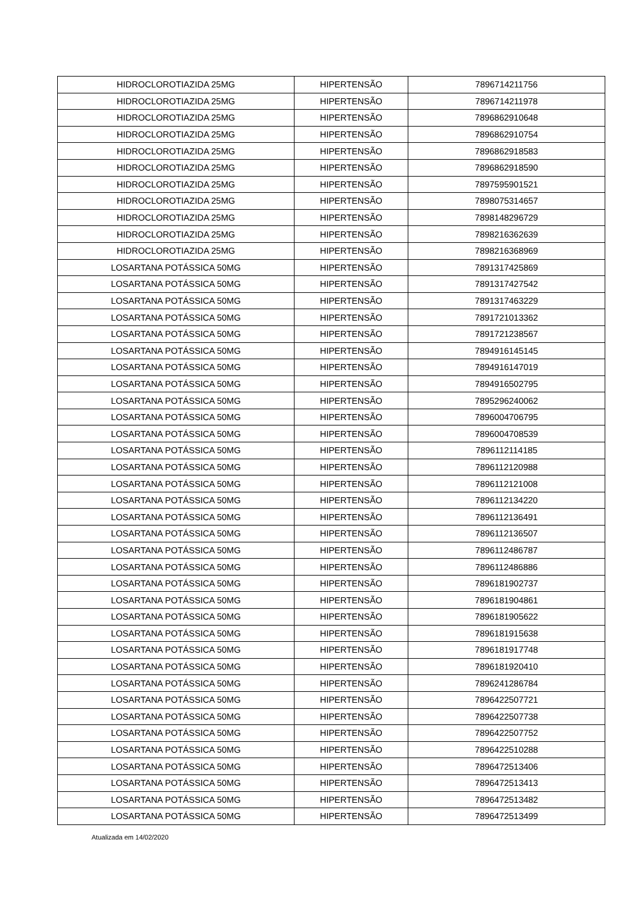| HIDROCLOROTIAZIDA 25MG | HIPERTENSÃO | 7896714211756 |
| HIDROCLOROTIAZIDA 25MG | HIPERTENSÃO | 7896714211978 |
| HIDROCLOROTIAZIDA 25MG | HIPERTENSÃO | 7896862910648 |
| HIDROCLOROTIAZIDA 25MG | HIPERTENSÃO | 7896862910754 |
| HIDROCLOROTIAZIDA 25MG | HIPERTENSÃO | 7896862918583 |
| HIDROCLOROTIAZIDA 25MG | HIPERTENSÃO | 7896862918590 |
| HIDROCLOROTIAZIDA 25MG | HIPERTENSÃO | 7897595901521 |
| HIDROCLOROTIAZIDA 25MG | HIPERTENSÃO | 7898075314657 |
| HIDROCLOROTIAZIDA 25MG | HIPERTENSÃO | 7898148296729 |
| HIDROCLOROTIAZIDA 25MG | HIPERTENSÃO | 7898216362639 |
| HIDROCLOROTIAZIDA 25MG | HIPERTENSÃO | 7898216368969 |
| LOSARTANA POTÁSSICA 50MG | HIPERTENSÃO | 7891317425869 |
| LOSARTANA POTÁSSICA 50MG | HIPERTENSÃO | 7891317427542 |
| LOSARTANA POTÁSSICA 50MG | HIPERTENSÃO | 7891317463229 |
| LOSARTANA POTÁSSICA 50MG | HIPERTENSÃO | 7891721013362 |
| LOSARTANA POTÁSSICA 50MG | HIPERTENSÃO | 7891721238567 |
| LOSARTANA POTÁSSICA 50MG | HIPERTENSÃO | 7894916145145 |
| LOSARTANA POTÁSSICA 50MG | HIPERTENSÃO | 7894916147019 |
| LOSARTANA POTÁSSICA 50MG | HIPERTENSÃO | 7894916502795 |
| LOSARTANA POTÁSSICA 50MG | HIPERTENSÃO | 7895296240062 |
| LOSARTANA POTÁSSICA 50MG | HIPERTENSÃO | 7896004706795 |
| LOSARTANA POTÁSSICA 50MG | HIPERTENSÃO | 7896004708539 |
| LOSARTANA POTÁSSICA 50MG | HIPERTENSÃO | 7896112114185 |
| LOSARTANA POTÁSSICA 50MG | HIPERTENSÃO | 7896112120988 |
| LOSARTANA POTÁSSICA 50MG | HIPERTENSÃO | 7896112121008 |
| LOSARTANA POTÁSSICA 50MG | HIPERTENSÃO | 7896112134220 |
| LOSARTANA POTÁSSICA 50MG | HIPERTENSÃO | 7896112136491 |
| LOSARTANA POTÁSSICA 50MG | HIPERTENSÃO | 7896112136507 |
| LOSARTANA POTÁSSICA 50MG | HIPERTENSÃO | 7896112486787 |
| LOSARTANA POTÁSSICA 50MG | HIPERTENSÃO | 7896112486886 |
| LOSARTANA POTÁSSICA 50MG | HIPERTENSÃO | 7896181902737 |
| LOSARTANA POTÁSSICA 50MG | HIPERTENSÃO | 7896181904861 |
| LOSARTANA POTÁSSICA 50MG | HIPERTENSÃO | 7896181905622 |
| LOSARTANA POTÁSSICA 50MG | HIPERTENSÃO | 7896181915638 |
| LOSARTANA POTÁSSICA 50MG | HIPERTENSÃO | 7896181917748 |
| LOSARTANA POTÁSSICA 50MG | HIPERTENSÃO | 7896181920410 |
| LOSARTANA POTÁSSICA 50MG | HIPERTENSÃO | 7896241286784 |
| LOSARTANA POTÁSSICA 50MG | HIPERTENSÃO | 7896422507721 |
| LOSARTANA POTÁSSICA 50MG | HIPERTENSÃO | 7896422507738 |
| LOSARTANA POTÁSSICA 50MG | HIPERTENSÃO | 7896422507752 |
| LOSARTANA POTÁSSICA 50MG | HIPERTENSÃO | 7896422510288 |
| LOSARTANA POTÁSSICA 50MG | HIPERTENSÃO | 7896472513406 |
| LOSARTANA POTÁSSICA 50MG | HIPERTENSÃO | 7896472513413 |
| LOSARTANA POTÁSSICA 50MG | HIPERTENSÃO | 7896472513482 |
| LOSARTANA POTÁSSICA 50MG | HIPERTENSÃO | 7896472513499 |
Atualizada em 14/02/2020